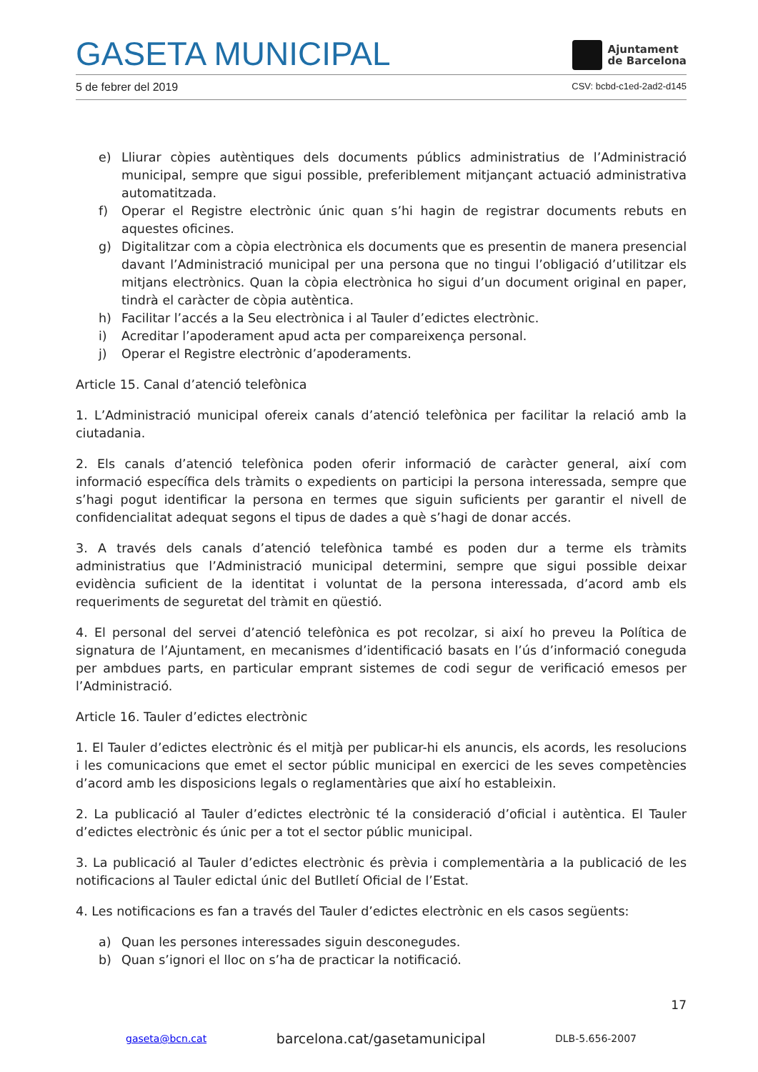GASETA MUNICIPAL
Ajuntament
de Barcelona
5 de febrer del 2019 CSV: bcbd-c1ed-2ad2-d145
e) Lliurar còpies autèntiques dels documents públics administratius de l’Administració municipal, sempre que sigui possible, preferiblement mitjançant actuació administrativa automatitzada.
f) Operar el Registre electrònic únic quan s’hi hagin de registrar documents rebuts en aquestes oficines.
g) Digitalitzar com a còpia electrònica els documents que es presentin de manera presencial davant l’Administració municipal per una persona que no tingui l’obligació d’utilitzar els mitjans electrònics. Quan la còpia electrònica ho sigui d’un document original en paper, tindrà el caràcter de còpia autèntica.
h) Facilitar l’accés a la Seu electrònica i al Tauler d’edictes electrònic.
i) Acreditar l’apoderament apud acta per compareixença personal.
j) Operar el Registre electrònic d’apoderaments.
Article 15. Canal d’atenció telefònica
1. L’Administració municipal ofereix canals d’atenció telefònica per facilitar la relació amb la ciutadania.
2. Els canals d’atenció telefònica poden oferir informació de caràcter general, així com informació específica dels tràmits o expedients on participi la persona interessada, sempre que s’hagi pogut identificar la persona en termes que siguin suficients per garantir el nivell de confidencialitat adequat segons el tipus de dades a què s’hagi de donar accés.
3. A través dels canals d’atenció telefònica també es poden dur a terme els tràmits administratius que l’Administració municipal determini, sempre que sigui possible deixar evidència suficient de la identitat i voluntat de la persona interessada, d’acord amb els requeriments de seguretat del tràmit en qüestió.
4. El personal del servei d’atenció telefònica es pot recolzar, si així ho preveu la Política de signatura de l’Ajuntament, en mecanismes d’identificació basats en l’ús d’informació coneguda per ambdues parts, en particular emprant sistemes de codi segur de verificació emesos per l’Administració.
Article 16. Tauler d’edictes electrònic
1. El Tauler d’edictes electrònic és el mitjà per publicar-hi els anuncis, els acords, les resolucions i les comunicacions que emet el sector públic municipal en exercici de les seves competències d’acord amb les disposicions legals o reglamentàries que així ho estableixin.
2. La publicació al Tauler d’edictes electrònic té la consideració d’oficial i autèntica. El Tauler d’edictes electrònic és únic per a tot el sector públic municipal.
3. La publicació al Tauler d’edictes electrònic és prèvia i complementària a la publicació de les notificacions al Tauler edictal únic del Butlletí Oficial de l’Estat.
4. Les notificacions es fan a través del Tauler d’edictes electrònic en els casos següents:
a) Quan les persones interessades siguin desconegudes.
b) Quan s’ignori el lloc on s’ha de practicar la notificació.
17
gaseta@bcn.cat barcelona.cat/gasetamunicipal DLB-5.656-2007